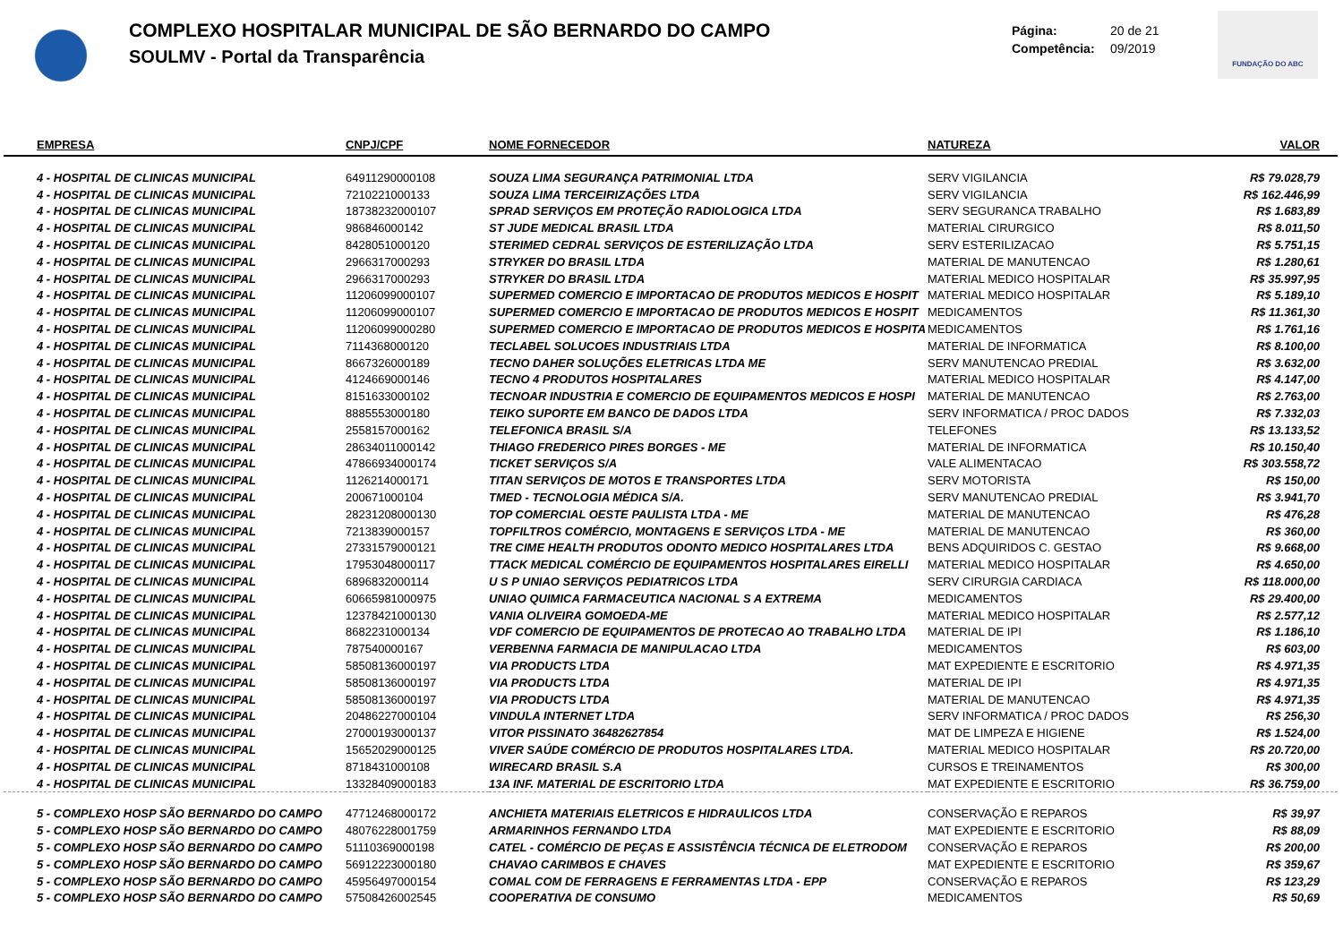COMPLEXO HOSPITALAR MUNICIPAL DE SÃO BERNARDO DO CAMPO
SOULMV - Portal da Transparência
Página: 20 de 21
Competência: 09/2019
FUNDAÇÃO DO ABC
| EMPRESA | CNPJ/CPF | NOME FORNECEDOR | NATUREZA | VALOR |
| --- | --- | --- | --- | --- |
| 4 - HOSPITAL DE CLINICAS MUNICIPAL | 64911290000108 | SOUZA LIMA SEGURANÇA PATRIMONIAL LTDA | SERV VIGILANCIA | R$ 79.028,79 |
| 4 - HOSPITAL DE CLINICAS MUNICIPAL | 7210221000133 | SOUZA LIMA TERCEIRIZAÇÕES LTDA | SERV VIGILANCIA | R$ 162.446,99 |
| 4 - HOSPITAL DE CLINICAS MUNICIPAL | 18738232000107 | SPRAD SERVIÇOS EM PROTEÇÃO RADIOLOGICA LTDA | SERV SEGURANCA TRABALHO | R$ 1.683,89 |
| 4 - HOSPITAL DE CLINICAS MUNICIPAL | 986846000142 | ST JUDE MEDICAL BRASIL LTDA | MATERIAL CIRURGICO | R$ 8.011,50 |
| 4 - HOSPITAL DE CLINICAS MUNICIPAL | 8428051000120 | STERIMED CEDRAL SERVIÇOS DE ESTERILIZAÇÃO LTDA | SERV ESTERILIZACAO | R$ 5.751,15 |
| 4 - HOSPITAL DE CLINICAS MUNICIPAL | 2966317000293 | STRYKER DO BRASIL LTDA | MATERIAL DE MANUTENCAO | R$ 1.280,61 |
| 4 - HOSPITAL DE CLINICAS MUNICIPAL | 2966317000293 | STRYKER DO BRASIL LTDA | MATERIAL MEDICO HOSPITALAR | R$ 35.997,95 |
| 4 - HOSPITAL DE CLINICAS MUNICIPAL | 11206099000107 | SUPERMED COMERCIO E IMPORTACAO DE PRODUTOS MEDICOS E HOSPIT | MATERIAL MEDICO HOSPITALAR | R$ 5.189,10 |
| 4 - HOSPITAL DE CLINICAS MUNICIPAL | 11206099000107 | SUPERMED COMERCIO E IMPORTACAO DE PRODUTOS MEDICOS E HOSPIT | MEDICAMENTOS | R$ 11.361,30 |
| 4 - HOSPITAL DE CLINICAS MUNICIPAL | 11206099000280 | SUPERMED COMERCIO E IMPORTACAO DE PRODUTOS MEDICOS E HOSPITA | MEDICAMENTOS | R$ 1.761,16 |
| 4 - HOSPITAL DE CLINICAS MUNICIPAL | 7114368000120 | TECLABEL SOLUCOES INDUSTRIAIS LTDA | MATERIAL DE INFORMATICA | R$ 8.100,00 |
| 4 - HOSPITAL DE CLINICAS MUNICIPAL | 8667326000189 | TECNO DAHER SOLUÇÕES ELETRICAS LTDA ME | SERV MANUTENCAO PREDIAL | R$ 3.632,00 |
| 4 - HOSPITAL DE CLINICAS MUNICIPAL | 4124669000146 | TECNO 4 PRODUTOS HOSPITALARES | MATERIAL MEDICO HOSPITALAR | R$ 4.147,00 |
| 4 - HOSPITAL DE CLINICAS MUNICIPAL | 8151633000102 | TECNOAR INDUSTRIA E COMERCIO DE EQUIPAMENTOS MEDICOS E HOSPI | MATERIAL DE MANUTENCAO | R$ 2.763,00 |
| 4 - HOSPITAL DE CLINICAS MUNICIPAL | 8885553000180 | TEIKO SUPORTE EM BANCO DE DADOS LTDA | SERV INFORMATICA / PROC DADOS | R$ 7.332,03 |
| 4 - HOSPITAL DE CLINICAS MUNICIPAL | 2558157000162 | TELEFONICA BRASIL S/A | TELEFONES | R$ 13.133,52 |
| 4 - HOSPITAL DE CLINICAS MUNICIPAL | 28634011000142 | THIAGO FREDERICO PIRES BORGES - ME | MATERIAL DE INFORMATICA | R$ 10.150,40 |
| 4 - HOSPITAL DE CLINICAS MUNICIPAL | 47866934000174 | TICKET SERVIÇOS S/A | VALE ALIMENTACAO | R$ 303.558,72 |
| 4 - HOSPITAL DE CLINICAS MUNICIPAL | 1126214000171 | TITAN SERVIÇOS DE MOTOS E TRANSPORTES LTDA | SERV MOTORISTA | R$ 150,00 |
| 4 - HOSPITAL DE CLINICAS MUNICIPAL | 200671000104 | TMED - TECNOLOGIA MÉDICA S/A. | SERV MANUTENCAO PREDIAL | R$ 3.941,70 |
| 4 - HOSPITAL DE CLINICAS MUNICIPAL | 28231208000130 | TOP COMERCIAL OESTE PAULISTA LTDA - ME | MATERIAL DE MANUTENCAO | R$ 476,28 |
| 4 - HOSPITAL DE CLINICAS MUNICIPAL | 7213839000157 | TOPFILTROS COMÉRCIO, MONTAGENS E SERVIÇOS LTDA - ME | MATERIAL DE MANUTENCAO | R$ 360,00 |
| 4 - HOSPITAL DE CLINICAS MUNICIPAL | 27331579000121 | TRE CIME HEALTH PRODUTOS ODONTO MEDICO HOSPITALARES LTDA | BENS ADQUIRIDOS C. GESTAO | R$ 9.668,00 |
| 4 - HOSPITAL DE CLINICAS MUNICIPAL | 17953048000117 | TTACK MEDICAL COMÉRCIO DE EQUIPAMENTOS HOSPITALARES EIRELLI | MATERIAL MEDICO HOSPITALAR | R$ 4.650,00 |
| 4 - HOSPITAL DE CLINICAS MUNICIPAL | 6896832000114 | U S P UNIAO SERVIÇOS PEDIATRICOS LTDA | SERV CIRURGIA CARDIACA | R$ 118.000,00 |
| 4 - HOSPITAL DE CLINICAS MUNICIPAL | 60665981000975 | UNIAO QUIMICA FARMACEUTICA NACIONAL S A EXTREMA | MEDICAMENTOS | R$ 29.400,00 |
| 4 - HOSPITAL DE CLINICAS MUNICIPAL | 12378421000130 | VANIA OLIVEIRA GOMOEDA-ME | MATERIAL MEDICO HOSPITALAR | R$ 2.577,12 |
| 4 - HOSPITAL DE CLINICAS MUNICIPAL | 8682231000134 | VDF COMERCIO DE EQUIPAMENTOS DE PROTECAO AO TRABALHO LTDA | MATERIAL DE IPI | R$ 1.186,10 |
| 4 - HOSPITAL DE CLINICAS MUNICIPAL | 787540000167 | VERBENNA FARMACIA DE MANIPULACAO LTDA | MEDICAMENTOS | R$ 603,00 |
| 4 - HOSPITAL DE CLINICAS MUNICIPAL | 58508136000197 | VIA PRODUCTS LTDA | MAT EXPEDIENTE E ESCRITORIO | R$ 4.971,35 |
| 4 - HOSPITAL DE CLINICAS MUNICIPAL | 58508136000197 | VIA PRODUCTS LTDA | MATERIAL DE IPI | R$ 4.971,35 |
| 4 - HOSPITAL DE CLINICAS MUNICIPAL | 58508136000197 | VIA PRODUCTS LTDA | MATERIAL DE MANUTENCAO | R$ 4.971,35 |
| 4 - HOSPITAL DE CLINICAS MUNICIPAL | 20486227000104 | VINDULA INTERNET LTDA | SERV INFORMATICA / PROC DADOS | R$ 256,30 |
| 4 - HOSPITAL DE CLINICAS MUNICIPAL | 27000193000137 | VITOR PISSINATO 36482627854 | MAT DE LIMPEZA E HIGIENE | R$ 1.524,00 |
| 4 - HOSPITAL DE CLINICAS MUNICIPAL | 15652029000125 | VIVER SAÚDE COMÉRCIO DE PRODUTOS HOSPITALARES LTDA. | MATERIAL MEDICO HOSPITALAR | R$ 20.720,00 |
| 4 - HOSPITAL DE CLINICAS MUNICIPAL | 8718431000108 | WIRECARD BRASIL S.A | CURSOS E TREINAMENTOS | R$ 300,00 |
| 4 - HOSPITAL DE CLINICAS MUNICIPAL | 13328409000183 | 13A INF. MATERIAL DE ESCRITORIO LTDA | MAT EXPEDIENTE E ESCRITORIO | R$ 36.759,00 |
| 5 - COMPLEXO HOSP SÃO BERNARDO DO CAMPO | 47712468000172 | ANCHIETA MATERIAIS ELETRICOS E HIDRAULICOS LTDA | CONSERVAÇÃO E REPAROS | R$ 39,97 |
| 5 - COMPLEXO HOSP SÃO BERNARDO DO CAMPO | 48076228001759 | ARMARINHOS FERNANDO LTDA | MAT EXPEDIENTE E ESCRITORIO | R$ 88,09 |
| 5 - COMPLEXO HOSP SÃO BERNARDO DO CAMPO | 51110369000198 | CATEL - COMÉRCIO DE PEÇAS E ASSISTÊNCIA TÉCNICA DE ELETRODOM | CONSERVAÇÃO E REPAROS | R$ 200,00 |
| 5 - COMPLEXO HOSP SÃO BERNARDO DO CAMPO | 56912223000180 | CHAVAO CARIMBOS E CHAVES | MAT EXPEDIENTE E ESCRITORIO | R$ 359,67 |
| 5 - COMPLEXO HOSP SÃO BERNARDO DO CAMPO | 45956497000154 | COMAL COM DE FERRAGENS E FERRAMENTAS LTDA - EPP | CONSERVAÇÃO E REPAROS | R$ 123,29 |
| 5 - COMPLEXO HOSP SÃO BERNARDO DO CAMPO | 57508426002545 | COOPERATIVA DE CONSUMO | MEDICAMENTOS | R$ 50,69 |